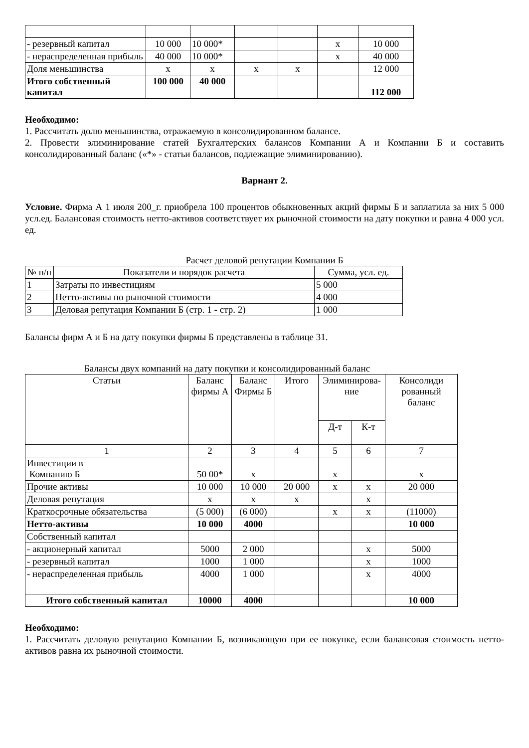| - резервный капитал | 10 000 | 10 000* | | | х | 10 000 |
| - нераспределенная прибыль | 40 000 | 10 000* | | | х | 40 000 |
| Доля меньшинства | х | х | х | х | | 12 000 |
| Итого собственный капитал | 100 000 | 40 000 | | | | 112 000 |
Необходимо:
1. Рассчитать долю меньшинства, отражаемую в консолидированном балансе.
2. Провести элиминирование статей Бухгалтерских балансов Компании А и Компании Б и составить консолидированный баланс («*» - статьи балансов, подлежащие элиминированию).
Вариант 2.
Условие. Фирма А 1 июля 200_г. приобрела 100 процентов обыкновенных акций фирмы Б и заплатила за них 5 000 усл.ед. Балансовая стоимость нетто-активов соответствует их рыночной стоимости на дату покупки и равна 4 000 усл. ед.
Расчет деловой репутации Компании Б
| № п/п | Показатели и порядок расчета | Сумма, усл. ед. |
| --- | --- | --- |
| 1 | Затраты по инвестициям | 5 000 |
| 2 | Нетто-активы по рыночной стоимости | 4 000 |
| 3 | Деловая репутация Компании Б (стр. 1 - стр. 2) | 1 000 |
Балансы фирм А и Б на дату покупки фирмы Б представлены в таблице 31.
Балансы двух компаний на дату покупки и консолидированный баланс
| Статьи | Баланс фирмы А | Баланс Фирмы Б | Итого | Элиминирова-ние | | Консолиди рованный баланс |
| --- | --- | --- | --- | --- | --- | --- |
| | | | | Д-т | К-т | |
| 1 | 2 | 3 | 4 | 5 | 6 | 7 |
| Инвестиции в Компанию Б | 50 00* | х | | х | | х |
| Прочие активы | 10 000 | 10 000 | 20 000 | х | х | 20 000 |
| Деловая репутация | х | х | х | | х | |
| Краткосрочные обязательства | (5 000) | (6 000) | | х | х | (11000) |
| Нетто-активы | 10 000 | 4000 | | | | 10 000 |
| Собственный капитал | | | | | | |
| - акционерный капитал | 5000 | 2 000 | | | х | 5000 |
| - резервный капитал | 1000 | 1 000 | | | х | 1000 |
| - нераспределенная прибыль | 4000 | 1 000 | | | х | 4000 |
| Итого собственный капитал | 10000 | 4000 | | | | 10 000 |
Необходимо:
1. Рассчитать деловую репутацию Компании Б, возникающую при ее покупке, если балансовая стоимость нетто-активов равна их рыночной стоимости.